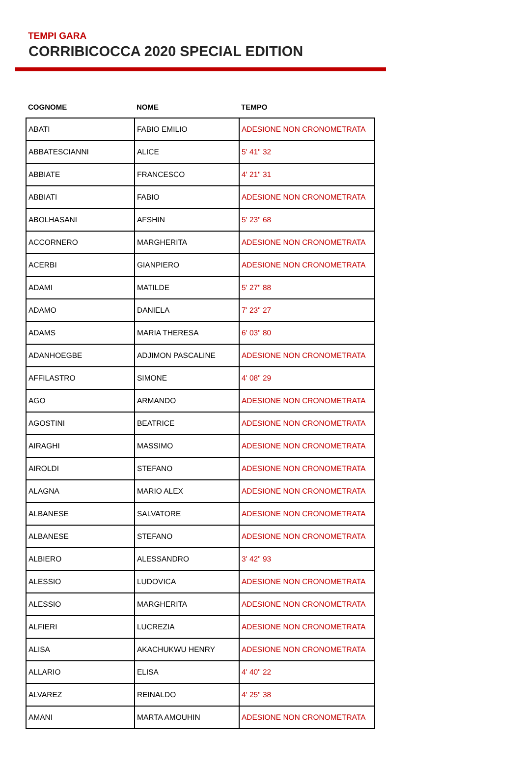TEMPI GARA
CORRIBICOCCA 2020 SPECIAL EDITION
| COGNOME | NOME | TEMPO |
| --- | --- | --- |
| ABATI | FABIO EMILIO | ADESIONE NON CRONOMETRATA |
| ABBATESCIANNI | ALICE | 5' 41" 32 |
| ABBIATE | FRANCESCO | 4' 21" 31 |
| ABBIATI | FABIO | ADESIONE NON CRONOMETRATA |
| ABOLHASANI | AFSHIN | 5' 23" 68 |
| ACCORNERO | MARGHERITA | ADESIONE NON CRONOMETRATA |
| ACERBI | GIANPIERO | ADESIONE NON CRONOMETRATA |
| ADAMI | MATILDE | 5' 27" 88 |
| ADAMO | DANIELA | 7' 23" 27 |
| ADAMS | MARIA THERESA | 6' 03" 80 |
| ADANHOEGBE | ADJIMON PASCALINE | ADESIONE NON CRONOMETRATA |
| AFFILASTRO | SIMONE | 4' 08" 29 |
| AGO | ARMANDO | ADESIONE NON CRONOMETRATA |
| AGOSTINI | BEATRICE | ADESIONE NON CRONOMETRATA |
| AIRAGHI | MASSIMO | ADESIONE NON CRONOMETRATA |
| AIROLDI | STEFANO | ADESIONE NON CRONOMETRATA |
| ALAGNA | MARIO ALEX | ADESIONE NON CRONOMETRATA |
| ALBANESE | SALVATORE | ADESIONE NON CRONOMETRATA |
| ALBANESE | STEFANO | ADESIONE NON CRONOMETRATA |
| ALBIERO | ALESSANDRO | 3' 42" 93 |
| ALESSIO | LUDOVICA | ADESIONE NON CRONOMETRATA |
| ALESSIO | MARGHERITA | ADESIONE NON CRONOMETRATA |
| ALFIERI | LUCREZIA | ADESIONE NON CRONOMETRATA |
| ALISA | AKACHUKWU HENRY | ADESIONE NON CRONOMETRATA |
| ALLARIO | ELISA | 4' 40" 22 |
| ALVAREZ | REINALDO | 4' 25" 38 |
| AMANI | MARTA AMOUHIN | ADESIONE NON CRONOMETRATA |